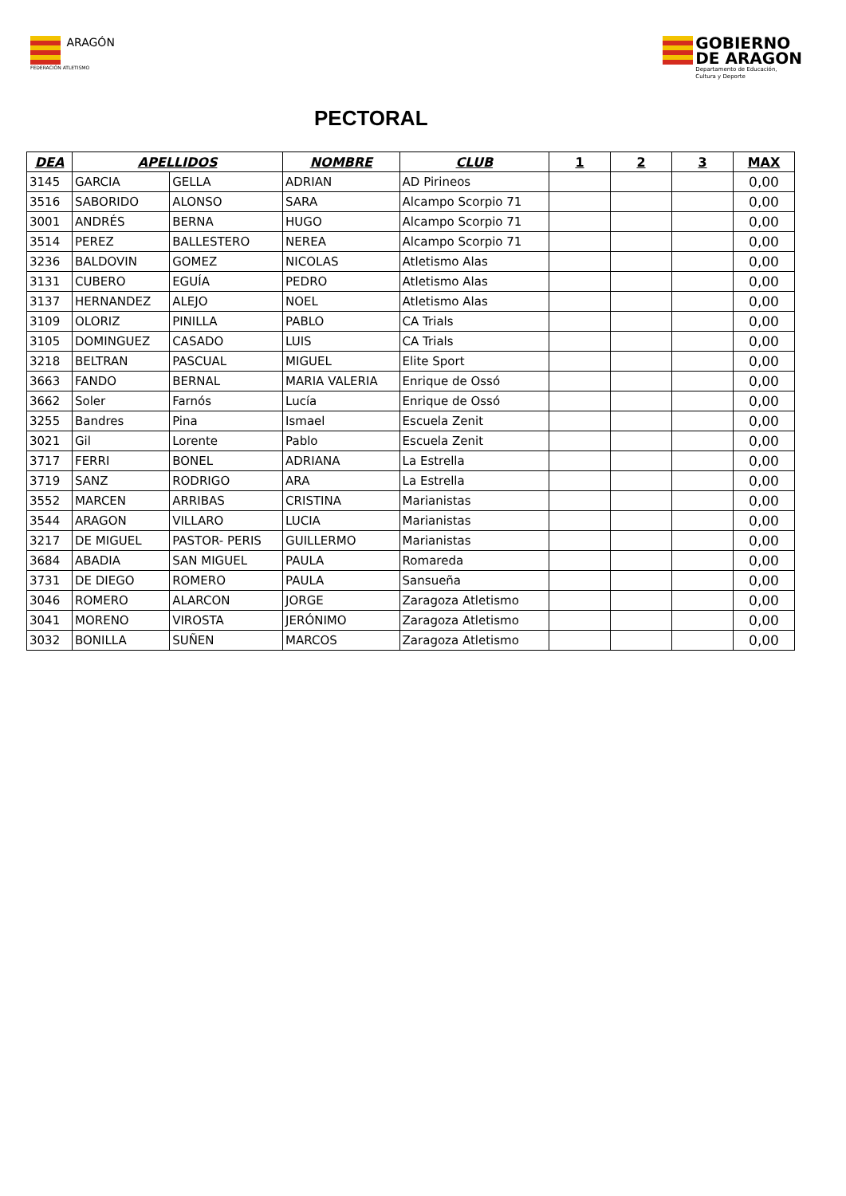ARAGÓN
FEDERACIÓN ATLETISMO
GOBIERNO
DE ARAGON Departamento de Educación,
Cultura y Deporte
PECTORAL
| DEA | APELLIDOS | | NOMBRE | CLUB | 1 | 2 | 3 | MAX |
| --- | --- | --- | --- | --- | --- | --- | --- | --- |
| 3145 | GARCIA | GELLA | ADRIAN | AD Pirineos | | | | 0,00 |
| 3516 | SABORIDO | ALONSO | SARA | Alcampo Scorpio 71 | | | | 0,00 |
| 3001 | ANDRÉS | BERNA | HUGO | Alcampo Scorpio 71 | | | | 0,00 |
| 3514 | PEREZ | BALLESTERO | NEREA | Alcampo Scorpio 71 | | | | 0,00 |
| 3236 | BALDOVIN | GOMEZ | NICOLAS | Atletismo Alas | | | | 0,00 |
| 3131 | CUBERO | EGUÍA | PEDRO | Atletismo Alas | | | | 0,00 |
| 3137 | HERNANDEZ | ALEJO | NOEL | Atletismo Alas | | | | 0,00 |
| 3109 | OLORIZ | PINILLA | PABLO | CA Trials | | | | 0,00 |
| 3105 | DOMINGUEZ | CASADO | LUIS | CA Trials | | | | 0,00 |
| 3218 | BELTRAN | PASCUAL | MIGUEL | Elite Sport | | | | 0,00 |
| 3663 | FANDO | BERNAL | MARIA VALERIA | Enrique de Ossó | | | | 0,00 |
| 3662 | Soler | Farnós | Lucía | Enrique de Ossó | | | | 0,00 |
| 3255 | Bandres | Pina | Ismael | Escuela Zenit | | | | 0,00 |
| 3021 | Gil | Lorente | Pablo | Escuela Zenit | | | | 0,00 |
| 3717 | FERRI | BONEL | ADRIANA | La Estrella | | | | 0,00 |
| 3719 | SANZ | RODRIGO | ARA | La Estrella | | | | 0,00 |
| 3552 | MARCEN | ARRIBAS | CRISTINA | Marianistas | | | | 0,00 |
| 3544 | ARAGON | VILLARO | LUCIA | Marianistas | | | | 0,00 |
| 3217 | DE MIGUEL | PASTOR- PERIS | GUILLERMO | Marianistas | | | | 0,00 |
| 3684 | ABADIA | SAN MIGUEL | PAULA | Romareda | | | | 0,00 |
| 3731 | DE DIEGO | ROMERO | PAULA | Sansueña | | | | 0,00 |
| 3046 | ROMERO | ALARCON | JORGE | Zaragoza Atletismo | | | | 0,00 |
| 3041 | MORENO | VIROSTA | JERÓNIMO | Zaragoza Atletismo | | | | 0,00 |
| 3032 | BONILLA | SUÑEN | MARCOS | Zaragoza Atletismo | | | | 0,00 |